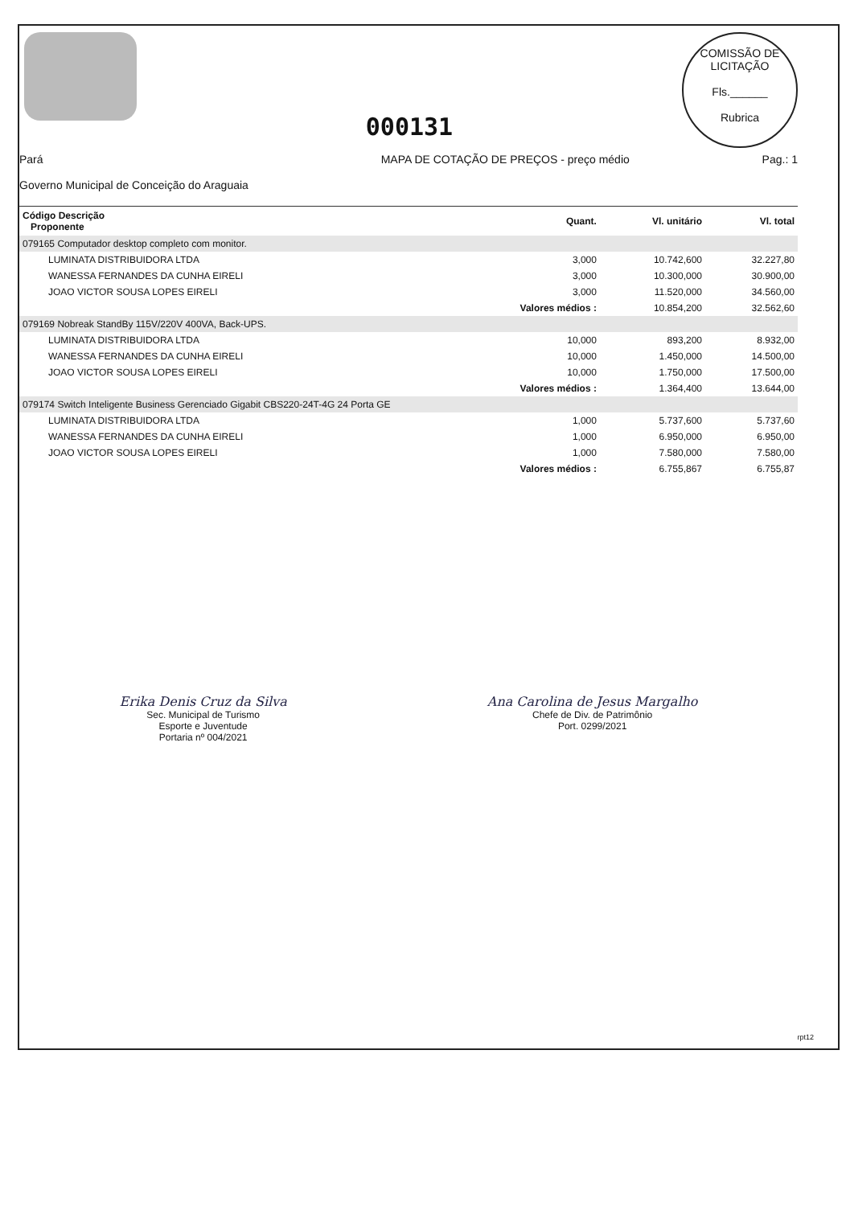000131
COMISSÃO DE LICITAÇÃO
Fls.______
Rubrica
Pará
Governo Municipal de Conceição do Araguaia
MAPA DE COTAÇÃO DE PREÇOS - preço médio
Pag.: 1
| Código Descrição Proponente | Quant. | Vl. unitário | Vl. total |
| --- | --- | --- | --- |
| 079165 Computador desktop completo com monitor. | | | |
| LUMINATA DISTRIBUIDORA LTDA | 3,000 | 10.742,600 | 32.227,80 |
| WANESSA FERNANDES DA CUNHA EIRELI | 3,000 | 10.300,000 | 30.900,00 |
| JOAO VICTOR SOUSA LOPES EIRELI | 3,000 | 11.520,000 | 34.560,00 |
| | Valores médios : | 10.854,200 | 32.562,60 |
| 079169 Nobreak StandBy 115V/220V 400VA, Back-UPS. | | | |
| LUMINATA DISTRIBUIDORA LTDA | 10,000 | 893,200 | 8.932,00 |
| WANESSA FERNANDES DA CUNHA EIRELI | 10,000 | 1.450,000 | 14.500,00 |
| JOAO VICTOR SOUSA LOPES EIRELI | 10,000 | 1.750,000 | 17.500,00 |
| | Valores médios : | 1.364,400 | 13.644,00 |
| 079174 Switch Inteligente Business Gerenciado Gigabit CBS220-24T-4G 24 Porta GE | | | |
| LUMINATA DISTRIBUIDORA LTDA | 1,000 | 5.737,600 | 5.737,60 |
| WANESSA FERNANDES DA CUNHA EIRELI | 1,000 | 6.950,000 | 6.950,00 |
| JOAO VICTOR SOUSA LOPES EIRELI | 1,000 | 7.580,000 | 7.580,00 |
| | Valores médios : | 6.755,867 | 6.755,87 |
Erika Denis Cruz da Silva
Sec. Municipal de Turismo
Esporte e Juventude
Portaria nº 004/2021
Ana Carolina de Jesus Margalho
Chefe de Div. de Patrimônio
Port. 0299/2021
rpt12